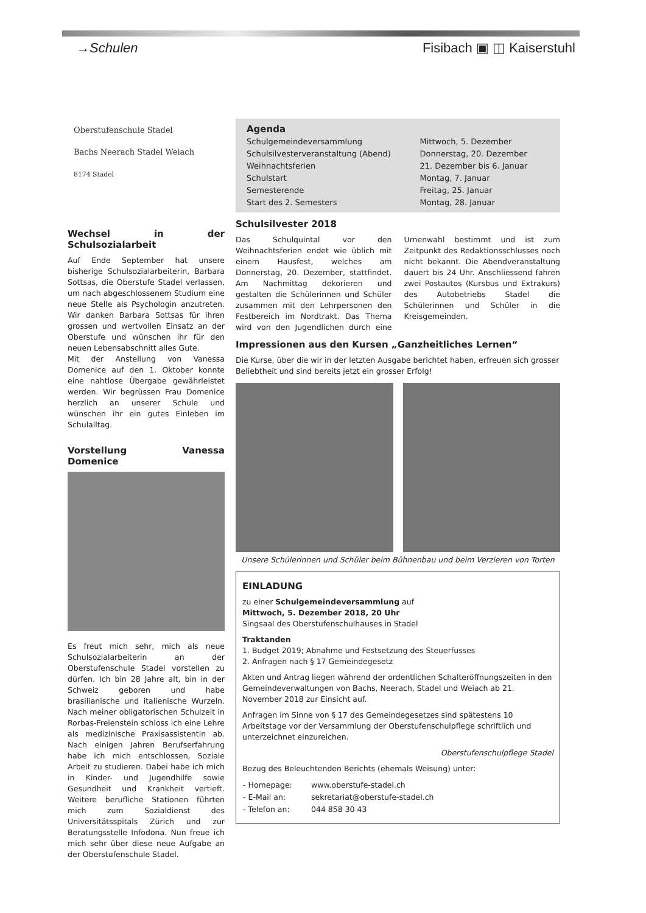→Schulen Fisibach ▣ ◫ Kaiserstuhl
Oberstufenschule Stadel
Bachs Neerach Stadel Weiach
8174 Stadel
Wechsel in der Schulsozialarbeit
Auf Ende September hat unsere bisherige Schulsozialarbeiterin, Barbara Sottsas, die Oberstufe Stadel verlassen, um nach abgeschlossenem Studium eine neue Stelle als Psychologin anzutreten. Wir danken Barbara Sottsas für ihren grossen und wertvollen Einsatz an der Oberstufe und wünschen ihr für den neuen Lebensabschnitt alles Gute.
Mit der Anstellung von Vanessa Domenice auf den 1. Oktober konnte eine nahtlose Übergabe gewährleistet werden. Wir begrüssen Frau Domenice herzlich an unserer Schule und wünschen ihr ein gutes Einleben im Schulalltag.
Vorstellung Vanessa Domenice
Es freut mich sehr, mich als neue Schulsozialarbeiterin an der Oberstufenschule Stadel vorstellen zu dürfen. Ich bin 28 Jahre alt, bin in der Schweiz geboren und habe brasilianische und italienische Wurzeln. Nach meiner obligatorischen Schulzeit in Rorbas-Freienstein schloss ich eine Lehre als medizinische Praxisassistentin ab. Nach einigen Jahren Berufserfahrung habe ich mich entschlossen, Soziale Arbeit zu studieren. Dabei habe ich mich in Kinder- und Jugendhilfe sowie Gesundheit und Krankheit vertieft. Weitere berufliche Stationen führten mich zum Sozialdienst des Universitätsspitals Zürich und zur Beratungsstelle Infodona. Nun freue ich mich sehr über diese neue Aufgabe an der Oberstufenschule Stadel.
Agenda
| Schulgemeindeversammlung | Mittwoch, 5. Dezember |
| Schulsilvesterveranstaltung (Abend) | Donnerstag, 20. Dezember |
| Weihnachtsferien | 21. Dezember bis 6. Januar |
| Schulstart | Montag, 7. Januar |
| Semesterende | Freitag, 25. Januar |
| Start des 2. Semesters | Montag, 28. Januar |
Schulsilvester 2018
Das Schulquintal vor den Weihnachtsferien endet wie üblich mit einem Hausfest, welches am Donnerstag, 20. Dezember, stattfindet. Am Nachmittag dekorieren und gestalten die Schülerinnen und Schüler zusammen mit den Lehrpersonen den Festbereich im Nordtrakt. Das Thema wird von den Jugendlichen durch eine Urnenwahl bestimmt und ist zum Zeitpunkt des Redaktionsschlusses noch nicht bekannt. Die Abendveranstaltung dauert bis 24 Uhr. Anschliessend fahren zwei Postautos (Kursbus und Extrakurs) des Autobetriebs Stadel die Schülerinnen und Schüler in die Kreisgemeinden.
Impressionen aus den Kursen „Ganzheitliches Lernen“
Die Kurse, über die wir in der letzten Ausgabe berichtet haben, erfreuen sich grosser Beliebtheit und sind bereits jetzt ein grosser Erfolg!
Unsere Schülerinnen und Schüler beim Bühnenbau und beim Verzieren von Torten
EINLADUNG
zu einer Schulgemeindeversammlung auf
Mittwoch, 5. Dezember 2018, 20 Uhr
Singsaal des Oberstufenschulhauses in Stadel
Traktanden
1. Budget 2019; Abnahme und Festsetzung des Steuerfusses
2. Anfragen nach § 17 Gemeindegesetz
Akten und Antrag liegen während der ordentlichen Schalteröffnungszeiten in den Gemeindeverwaltungen von Bachs, Neerach, Stadel und Weiach ab 21. November 2018 zur Einsicht auf.
Anfragen im Sinne von § 17 des Gemeindegesetzes sind spätestens 10 Arbeitstage vor der Versammlung der Oberstufenschulpflege schriftlich und unterzeichnet einzureichen.
Oberstufenschulpflege Stadel
Bezug des Beleuchtenden Berichts (ehemals Weisung) unter:
| - Homepage: | www.oberstufe-stadel.ch |
| - E-Mail an: | sekretariat@oberstufe-stadel.ch |
| - Telefon an: | 044 858 30 43 |